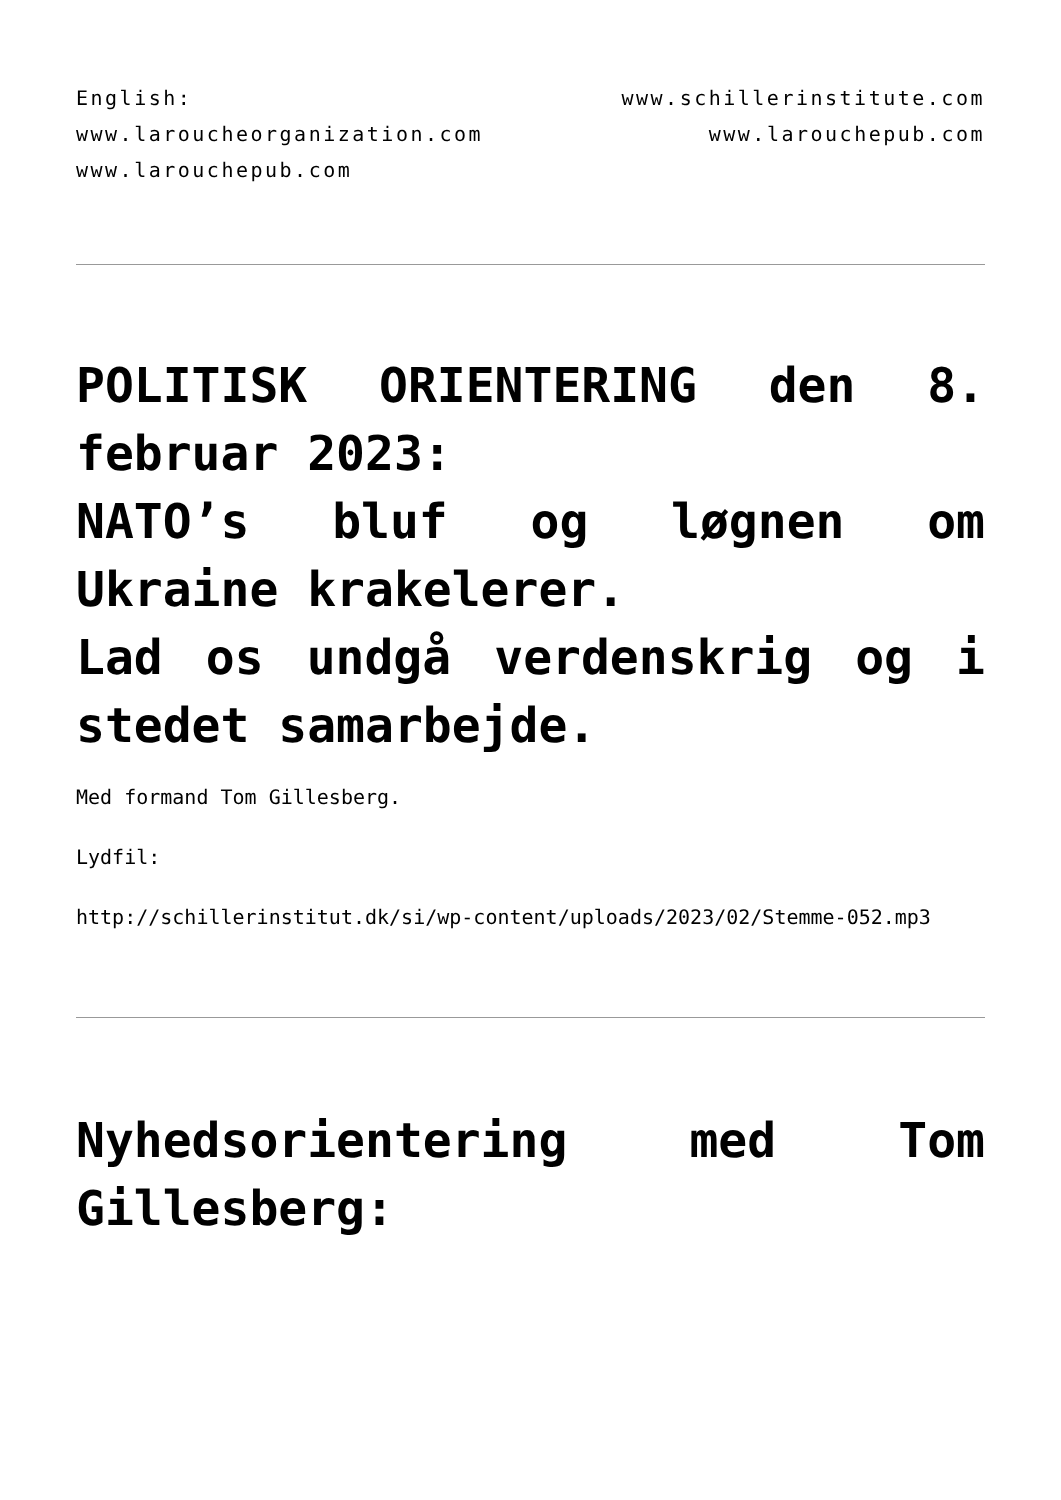English: www.schillerinstitute.com www.laroucheorganization.com www.larouchepub.com www.larouchepub.com
POLITISK ORIENTERING den 8. februar 2023:
NATO’s bluf og løgnen om Ukraine krakelerer.
Lad os undgå verdenskrig og i stedet samarbejde.
Med formand Tom Gillesberg.
Lydfil:
http://schillerinstitut.dk/si/wp-content/uploads/2023/02/Stemme-052.mp3
Nyhedsorientering med Tom Gillesberg: